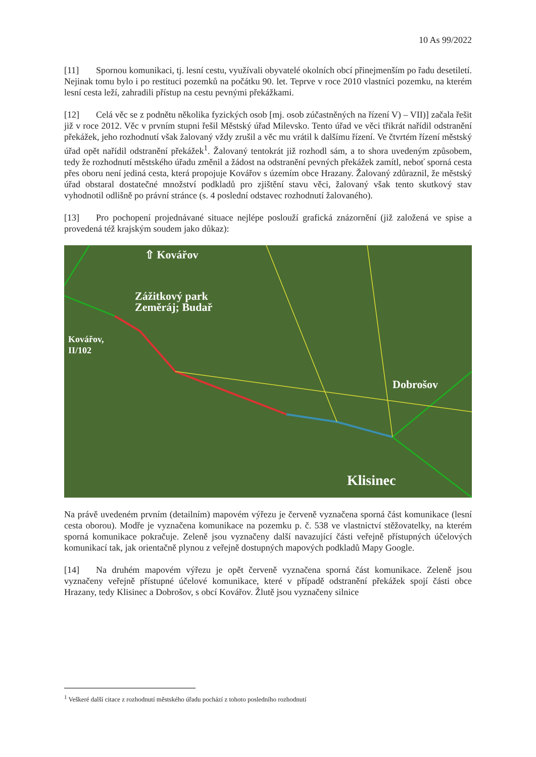10 As 99/2022
[11] Spornou komunikaci, tj. lesní cestu, využívali obyvatelé okolních obcí přinejmenším po řadu desetiletí. Nejinak tomu bylo i po restituci pozemků na počátku 90. let. Teprve v roce 2010 vlastníci pozemku, na kterém lesní cesta leží, zahradili přístup na cestu pevnými překážkami.
[12] Celá věc se z podnětu několika fyzických osob [mj. osob zúčastněných na řízení V) – VII)] začala řešit již v roce 2012. Věc v prvním stupni řešil Městský úřad Milevsko. Tento úřad ve věci třikrát nařídil odstranění překážek, jeho rozhodnutí však žalovaný vždy zrušil a věc mu vrátil k dalšímu řízení. Ve čtvrtém řízení městský úřad opět nařídil odstranění překážek<sup>1</sup>. Žalovaný tentokrát již rozhodl sám, a to shora uvedeným způsobem, tedy že rozhodnutí městského úřadu změnil a žádost na odstranění pevných překážek zamítl, neboť sporná cesta přes oboru není jediná cesta, která propojuje Kovářov s územím obce Hrazany. Žalovaný zdůraznil, že městský úřad obstaral dostatečné množství podkladů pro zjištění stavu věci, žalovaný však tento skutkový stav vyhodnotil odlišně po právní stránce (s. 4 poslední odstavec rozhodnutí žalovaného).
[13] Pro pochopení projednávané situace nejlépe poslouží grafická znázornění (již založená ve spise a provedená též krajským soudem jako důkaz):
⇧ Kovářov
Zážitkový park
Zeměráj; Budař
Kovářov,
II/102
Dobrošov
Klisinec
Na právě uvedeném prvním (detailním) mapovém výřezu je červeně vyznačena sporná část komunikace (lesní cesta oborou). Modře je vyznačena komunikace na pozemku p. č. 538 ve vlastnictví stěžovatelky, na kterém sporná komunikace pokračuje. Zeleně jsou vyznačeny další navazující části veřejně přístupných účelových komunikací tak, jak orientačně plynou z veřejně dostupných mapových podkladů Mapy Google.
[14] Na druhém mapovém výřezu je opět červeně vyznačena sporná část komunikace. Zeleně jsou vyznačeny veřejně přístupné účelové komunikace, které v případě odstranění překážek spojí části obce Hrazany, tedy Klisinec a Dobrošov, s obcí Kovářov. Žlutě jsou vyznačeny silnice
<sup>1</sup> Veškeré další citace z rozhodnutí městského úřadu pochází z tohoto posledního rozhodnutí